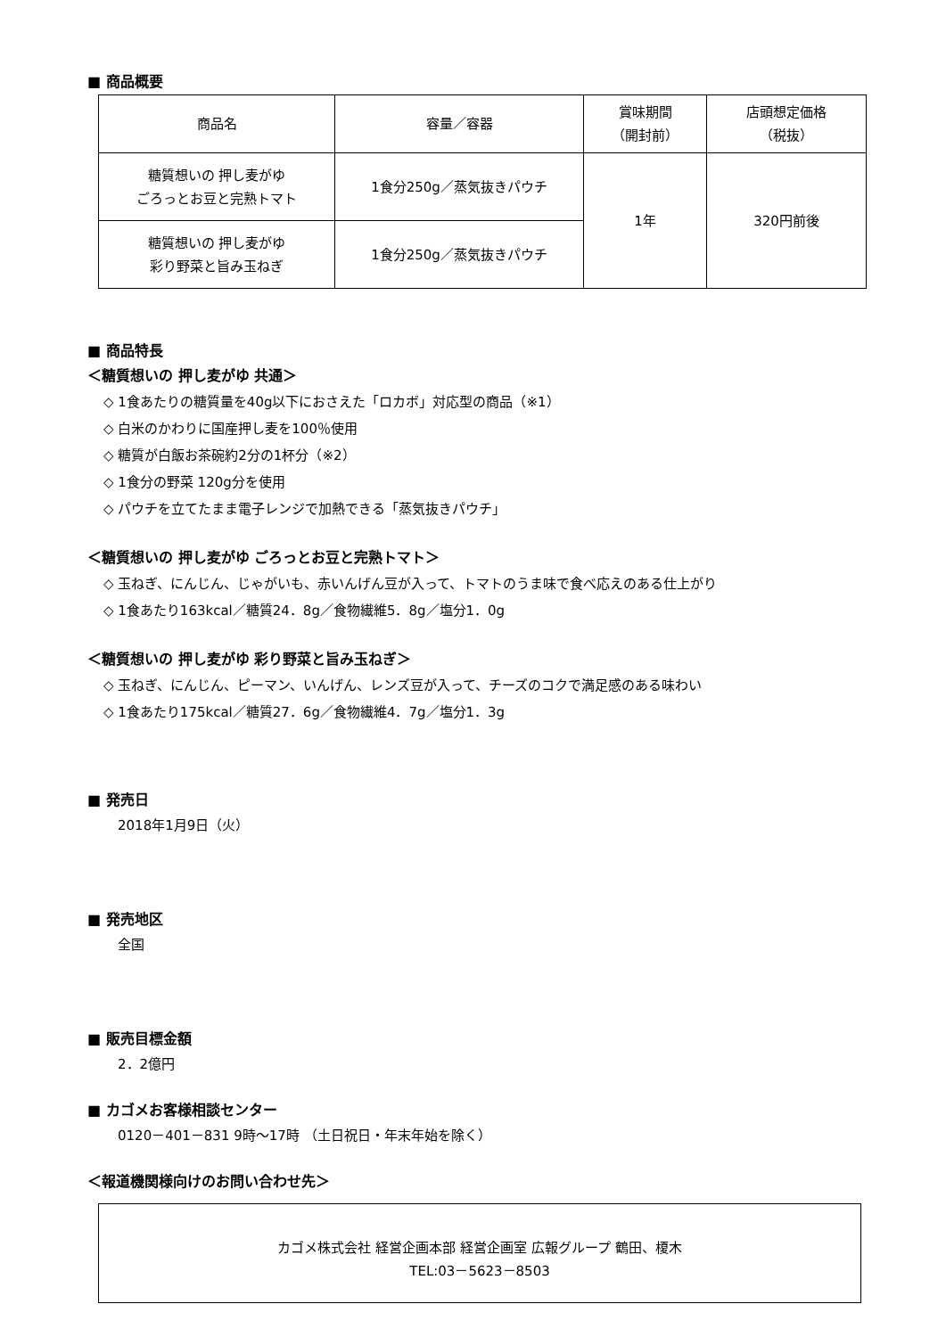■ 商品概要
| 商品名 | 容量／容器 | 賞味期間 （開封前） | 店頭想定価格 （税抜） |
| --- | --- | --- | --- |
| 糖質想いの 押し麦がゆ ごろっとお豆と完熟トマト | 1食分250g／蒸気抜きパウチ | 1年 | 320円前後 |
| 糖質想いの 押し麦がゆ 彩り野菜と旨み玉ねぎ | 1食分250g／蒸気抜きパウチ | | |
■ 商品特長
＜糖質想いの 押し麦がゆ 共通＞
◇ 1食あたりの糖質量を40g以下におさえた「ロカボ」対応型の商品（※1）
◇ 白米のかわりに国産押し麦を100％使用
◇ 糖質が白飯お茶碗約2分の1杯分（※2）
◇ 1食分の野菜 120g分を使用
◇ パウチを立てたまま電子レンジで加熱できる「蒸気抜きパウチ」
＜糖質想いの 押し麦がゆ ごろっとお豆と完熟トマト＞
◇ 玉ねぎ、にんじん、じゃがいも、赤いんげん豆が入って、トマトのうま味で食べ応えのある仕上がり
◇ 1食あたり163kcal／糖質24．8g／食物繊維5．8g／塩分1．0g
＜糖質想いの 押し麦がゆ 彩り野菜と旨み玉ねぎ＞
◇ 玉ねぎ、にんじん、ピーマン、いんげん、レンズ豆が入って、チーズのコクで満足感のある味わい
◇ 1食あたり175kcal／糖質27．6g／食物繊維4．7g／塩分1．3g
■ 発売日
2018年1月9日（火）
■ 発売地区
全国
■ 販売目標金額
2．2億円
■ カゴメお客様相談センター
0120－401－831 9時～17時 （土日祝日・年末年始を除く）
＜報道機関様向けのお問い合わせ先＞
カゴメ株式会社 経営企画本部 経営企画室 広報グループ 鶴田、榎木
TEL:03－5623－8503